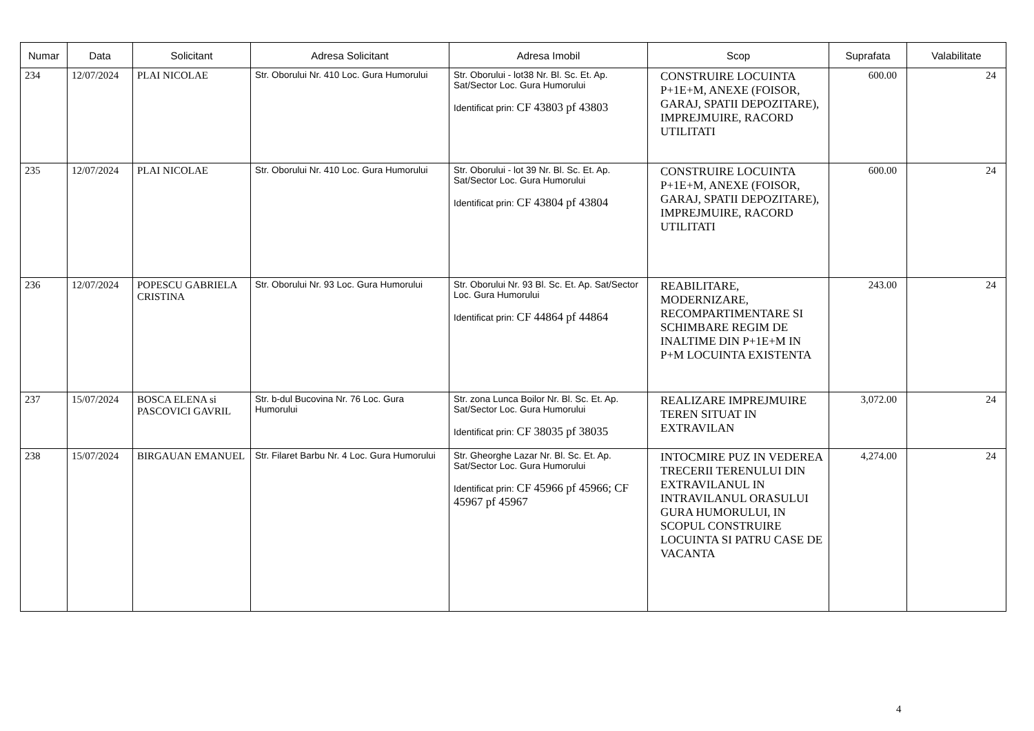| Numar | Data | Solicitant | Adresa Solicitant | Adresa Imobil | Scop | Suprafata | Valabilitate |
| --- | --- | --- | --- | --- | --- | --- | --- |
| 234 | 12/07/2024 | PLAI NICOLAE | Str. Oborului Nr. 410 Loc. Gura Humorului | Str. Oborului - lot38 Nr. Bl. Sc. Et. Ap. Sat/Sector Loc. Gura Humorului Identificat prin: CF 43803 pf 43803 | CONSTRUIRE LOCUINTA P+1E+M, ANEXE (FOISOR, GARAJ, SPATII DEPOZITARE), IMPREJMUIRE, RACORD UTILITATI | 600.00 | 24 |
| 235 | 12/07/2024 | PLAI NICOLAE | Str. Oborului Nr. 410 Loc. Gura Humorului | Str. Oborului - lot 39 Nr. Bl. Sc. Et. Ap. Sat/Sector Loc. Gura Humorului Identificat prin: CF 43804 pf 43804 | CONSTRUIRE LOCUINTA P+1E+M, ANEXE (FOISOR, GARAJ, SPATII DEPOZITARE), IMPREJMUIRE, RACORD UTILITATI | 600.00 | 24 |
| 236 | 12/07/2024 | POPESCU GABRIELA CRISTINA | Str. Oborului Nr. 93 Loc. Gura Humorului | Str. Oborului Nr. 93 Bl. Sc. Et. Ap. Sat/Sector Loc. Gura Humorului Identificat prin: CF 44864 pf 44864 | REABILITARE, MODERNIZARE, RECOMPARTIMENTARE SI SCHIMBARE REGIM DE INALTIME DIN P+1E+M IN P+M LOCUINTA EXISTENTA | 243.00 | 24 |
| 237 | 15/07/2024 | BOSCA ELENA si PASCOVICI GAVRIL | Str. b-dul Bucovina Nr. 76 Loc. Gura Humorului | Str. zona Lunca Boilor Nr. Bl. Sc. Et. Ap. Sat/Sector Loc. Gura Humorului Identificat prin: CF 38035 pf 38035 | REALIZARE IMPREJMUIRE TEREN SITUAT IN EXTRAVILAN | 3,072.00 | 24 |
| 238 | 15/07/2024 | BIRGAUAN EMANUEL | Str. Filaret Barbu Nr. 4 Loc. Gura Humorului | Str. Gheorghe Lazar Nr. Bl. Sc. Et. Ap. Sat/Sector Loc. Gura Humorului Identificat prin: CF 45966 pf 45966; CF 45967 pf 45967 | INTOCMIRE PUZ IN VEDEREA TRECERII TERENULUI DIN EXTRAVILANUL IN INTRAVILANUL ORASULUI GURA HUMORULUI, IN SCOPUL CONSTRUIRE LOCUINTA SI PATRU CASE DE VACANTA | 4,274.00 | 24 |
4